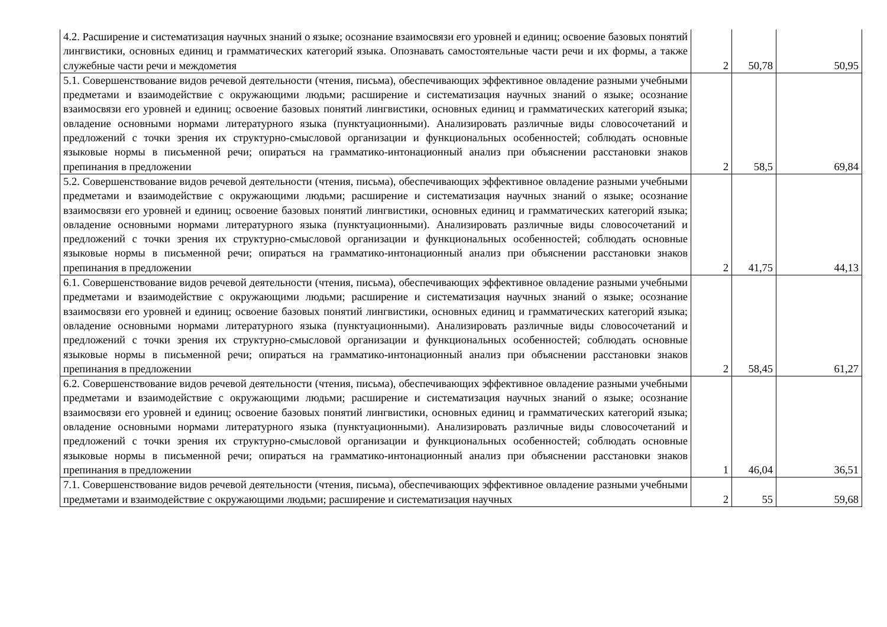| 4.2. Расширение и систематизация научных знаний о языке; осознание взаимосвязи его уровней и единиц; освоение базовых понятий лингвистики, основных единиц и грамматических категорий языка. Опознавать самостоятельные части речи и их формы, а также служебные части речи и междометия | 2 | 50,78 | 50,95 |
| 5.1. Совершенствование видов речевой деятельности (чтения, письма), обеспечивающих эффективное овладение разными учебными предметами и взаимодействие с окружающими людьми; расширение и систематизация научных знаний о языке; осознание взаимосвязи его уровней и единиц; освоение базовых понятий лингвистики, основных единиц и грамматических категорий языка; овладение основными нормами литературного языка (пунктуационными). Анализировать различные виды словосочетаний и предложений с точки зрения их структурно-смысловой организации и функциональных особенностей; соблюдать основные языковые нормы в письменной речи; опираться на грамматико-интонационный анализ при объяснении расстановки знаков препинания в предложении | 2 | 58,5 | 69,84 |
| 5.2. Совершенствование видов речевой деятельности (чтения, письма), обеспечивающих эффективное овладение разными учебными предметами и взаимодействие с окружающими людьми; расширение и систематизация научных знаний о языке; осознание взаимосвязи его уровней и единиц; освоение базовых понятий лингвистики, основных единиц и грамматических категорий языка; овладение основными нормами литературного языка (пунктуационными). Анализировать различные виды словосочетаний и предложений с точки зрения их структурно-смысловой организации и функциональных особенностей; соблюдать основные языковые нормы в письменной речи; опираться на грамматико-интонационный анализ при объяснении расстановки знаков препинания в предложении | 2 | 41,75 | 44,13 |
| 6.1. Совершенствование видов речевой деятельности (чтения, письма), обеспечивающих эффективное овладение разными учебными предметами и взаимодействие с окружающими людьми; расширение и систематизация научных знаний о языке; осознание взаимосвязи его уровней и единиц; освоение базовых понятий лингвистики, основных единиц и грамматических категорий языка; овладение основными нормами литературного языка (пунктуационными). Анализировать различные виды словосочетаний и предложений с точки зрения их структурно-смысловой организации и функциональных особенностей; соблюдать основные языковые нормы в письменной речи; опираться на грамматико-интонационный анализ при объяснении расстановки знаков препинания в предложении | 2 | 58,45 | 61,27 |
| 6.2. Совершенствование видов речевой деятельности (чтения, письма), обеспечивающих эффективное овладение разными учебными предметами и взаимодействие с окружающими людьми; расширение и систематизация научных знаний о языке; осознание взаимосвязи его уровней и единиц; освоение базовых понятий лингвистики, основных единиц и грамматических категорий языка; овладение основными нормами литературного языка (пунктуационными). Анализировать различные виды словосочетаний и предложений с точки зрения их структурно-смысловой организации и функциональных особенностей; соблюдать основные языковые нормы в письменной речи; опираться на грамматико-интонационный анализ при объяснении расстановки знаков препинания в предложении | 1 | 46,04 | 36,51 |
| 7.1. Совершенствование видов речевой деятельности (чтения, письма), обеспечивающих эффективное овладение разными учебными предметами и взаимодействие с окружающими людьми; расширение и систематизация научных | 2 | 55 | 59,68 |